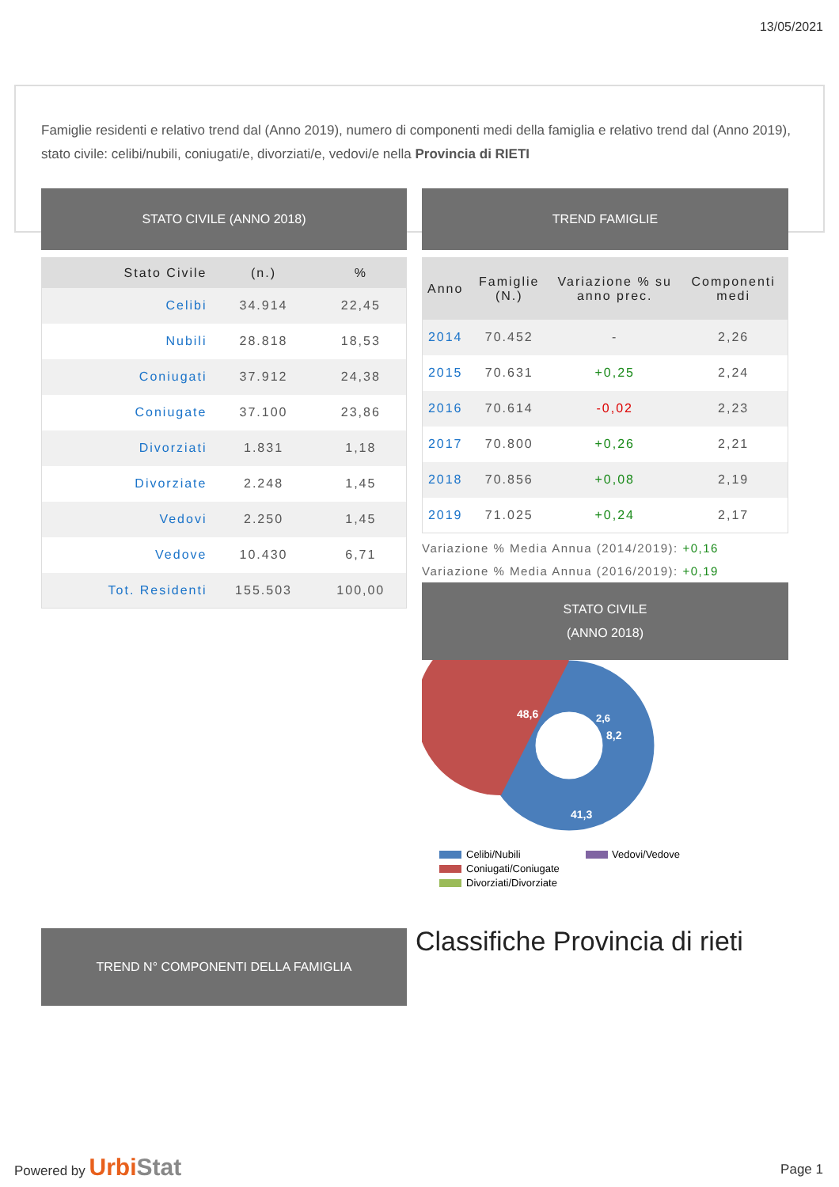13/05/2021
Famiglie residenti e relativo trend dal (Anno 2019), numero di componenti medi della famiglia e relativo trend dal (Anno 2019), stato civile: celibi/nubili, coniugati/e, divorziati/e, vedovi/e nella Provincia di RIETI
STATO CIVILE (ANNO 2018)
| Stato Civile | (n.) | % |
| --- | --- | --- |
| Celibi | 34.914 | 22,45 |
| Nubili | 28.818 | 18,53 |
| Coniugati | 37.912 | 24,38 |
| Coniugate | 37.100 | 23,86 |
| Divorziati | 1.831 | 1,18 |
| Divorziate | 2.248 | 1,45 |
| Vedovi | 2.250 | 1,45 |
| Vedove | 10.430 | 6,71 |
| Tot. Residenti | 155.503 | 100,00 |
TREND FAMIGLIE
| Anno | Famiglie (N.) | Variazione % su anno prec. | Componenti medi |
| --- | --- | --- | --- |
| 2014 | 70.452 | - | 2,26 |
| 2015 | 70.631 | +0,25 | 2,24 |
| 2016 | 70.614 | -0,02 | 2,23 |
| 2017 | 70.800 | +0,26 | 2,21 |
| 2018 | 70.856 | +0,08 | 2,19 |
| 2019 | 71.025 | +0,24 | 2,17 |
Variazione % Media Annua (2014/2019): +0,16
Variazione % Media Annua (2016/2019): +0,19
STATO CIVILE
(ANNO 2018)
48,6
8,2
41,3
2,6
Celibi/Nubili
Vedovi/Vedove
Coniugati/Coniugate
Divorziati/Divorziate
TREND N° COMPONENTI DELLA FAMIGLIA Classifiche Provincia di rieti
Powered by Urbi Stat Page 1